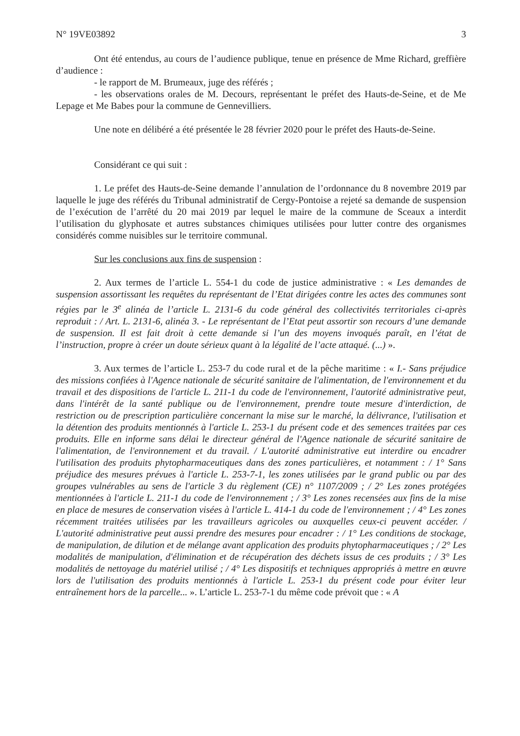N° 19VE03892 3
Ont été entendus, au cours de l’audience publique, tenue en présence de Mme Richard, greffière d’audience :
- le rapport de M. Brumeaux, juge des référés ;
- les observations orales de M. Decours, représentant le préfet des Hauts-de-Seine, et de Me Lepage et Me Babes pour la commune de Gennevilliers.
Une note en délibéré a été présentée le 28 février 2020 pour le préfet des Hauts-de-Seine.
Considérant ce qui suit :
1. Le préfet des Hauts-de-Seine demande l’annulation de l’ordonnance du 8 novembre 2019 par laquelle le juge des référés du Tribunal administratif de Cergy-Pontoise a rejeté sa demande de suspension de l’exécution de l’arrêté du 20 mai 2019 par lequel le maire de la commune de Sceaux a interdit l’utilisation du glyphosate et autres substances chimiques utilisées pour lutter contre des organismes considérés comme nuisibles sur le territoire communal.
Sur les conclusions aux fins de suspension :
2. Aux termes de l’article L. 554-1 du code de justice administrative : « Les demandes de suspension assortissant les requêtes du représentant de l’Etat dirigées contre les actes des communes sont régies par le 3<sup>e</sup> alinéa de l’article L. 2131-6 du code général des collectivités territoriales ci-après reproduit : / Art. L. 2131-6, alinéa 3. - Le représentant de l’Etat peut assortir son recours d’une demande de suspension. Il est fait droit à cette demande si l’un des moyens invoqués paraît, en l’état de l’instruction, propre à créer un doute sérieux quant à la légalité de l’acte attaqué. (...) ».
3. Aux termes de l’article L. 253-7 du code rural et de la pêche maritime : « I.- Sans préjudice des missions confiées à l'Agence nationale de sécurité sanitaire de l'alimentation, de l'environnement et du travail et des dispositions de l'article L. 211-1 du code de l'environnement, l'autorité administrative peut, dans l'intérêt de la santé publique ou de l'environnement, prendre toute mesure d'interdiction, de restriction ou de prescription particulière concernant la mise sur le marché, la délivrance, l'utilisation et la détention des produits mentionnés à l'article L. 253-1 du présent code et des semences traitées par ces produits. Elle en informe sans délai le directeur général de l'Agence nationale de sécurité sanitaire de l'alimentation, de l'environnement et du travail. / L'autorité administrative eut interdire ou encadrer l'utilisation des produits phytopharmaceutiques dans des zones particulières, et notamment : / 1° Sans préjudice des mesures prévues à l'article L. 253-7-1, les zones utilisées par le grand public ou par des groupes vulnérables au sens de l'article 3 du règlement (CE) n° 1107/2009 ; / 2° Les zones protégées mentionnées à l'article L. 211-1 du code de l'environnement ; / 3° Les zones recensées aux fins de la mise en place de mesures de conservation visées à l'article L. 414-1 du code de l'environnement ; / 4° Les zones récemment traitées utilisées par les travailleurs agricoles ou auxquelles ceux-ci peuvent accéder. / L'autorité administrative peut aussi prendre des mesures pour encadrer : / 1° Les conditions de stockage, de manipulation, de dilution et de mélange avant application des produits phytopharmaceutiques ; / 2° Les modalités de manipulation, d'élimination et de récupération des déchets issus de ces produits ; / 3° Les modalités de nettoyage du matériel utilisé ; / 4° Les dispositifs et techniques appropriés à mettre en œuvre lors de l'utilisation des produits mentionnés à l'article L. 253-1 du présent code pour éviter leur entraînement hors de la parcelle... ». L’article L. 253-7-1 du même code prévoit que : « A